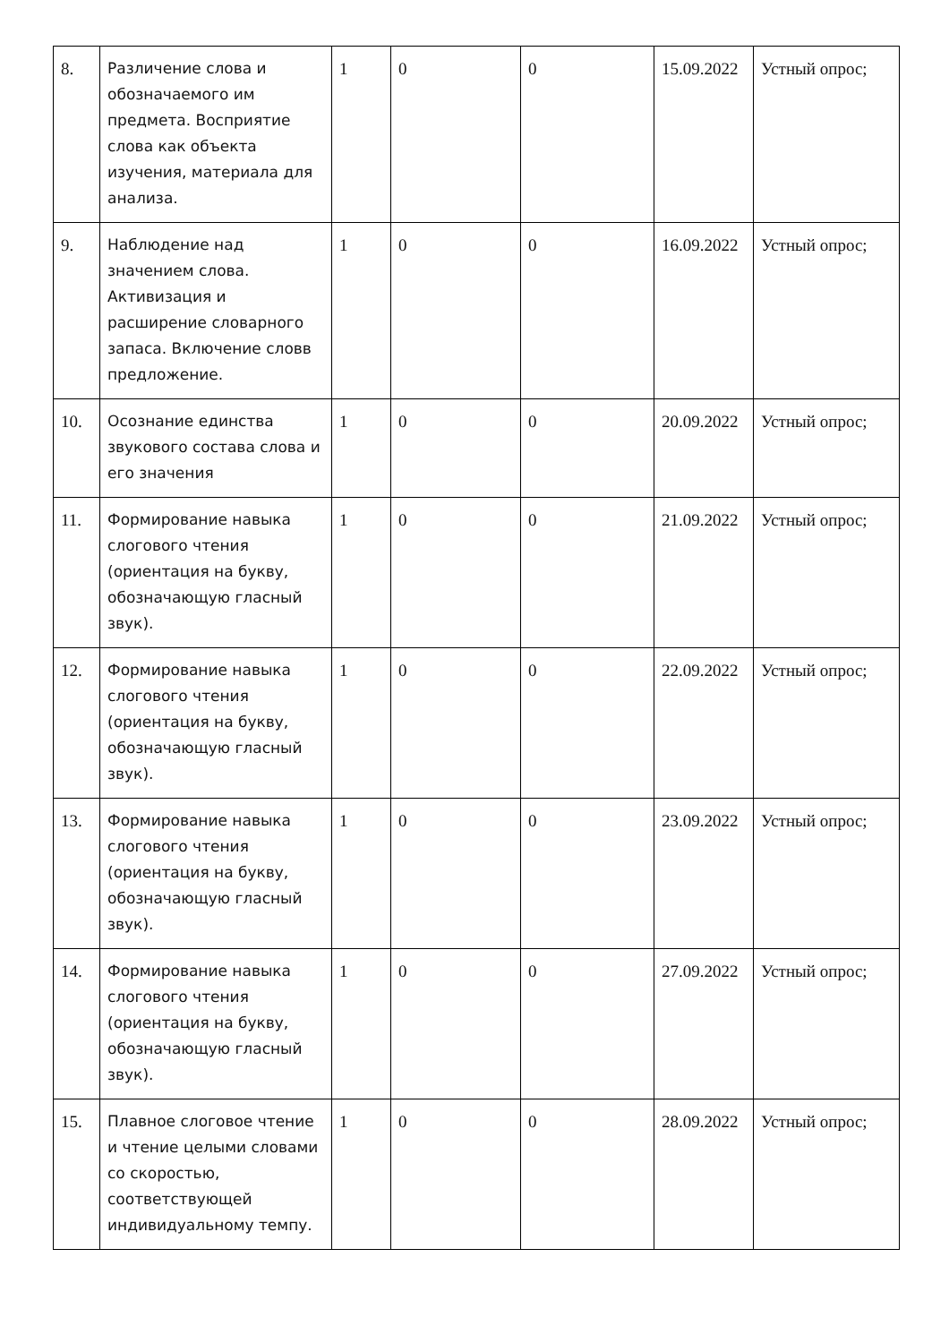| 8. | Различение слова и обозначаемого им предмета. Восприятие слова как объекта изучения, материала для анализа. | 1 | 0 | 0 | 15.09.2022 | Устный опрос; |
| 9. | Наблюдение над значением слова. Активизация и расширение словарного запаса. Включение словв предложение. | 1 | 0 | 0 | 16.09.2022 | Устный опрос; |
| 10. | Осознание единства звукового состава слова и его значения | 1 | 0 | 0 | 20.09.2022 | Устный опрос; |
| 11. | Формирование навыка слогового чтения (ориентация на букву, обозначающую гласный звук). | 1 | 0 | 0 | 21.09.2022 | Устный опрос; |
| 12. | Формирование навыка слогового чтения (ориентация на букву, обозначающую гласный звук). | 1 | 0 | 0 | 22.09.2022 | Устный опрос; |
| 13. | Формирование навыка слогового чтения (ориентация на букву, обозначающую гласный звук). | 1 | 0 | 0 | 23.09.2022 | Устный опрос; |
| 14. | Формирование навыка слогового чтения (ориентация на букву, обозначающую гласный звук). | 1 | 0 | 0 | 27.09.2022 | Устный опрос; |
| 15. | Плавное слоговое чтение и чтение целыми словами со скоростью, соответствующей индивидуальному темпу. | 1 | 0 | 0 | 28.09.2022 | Устный опрос; |